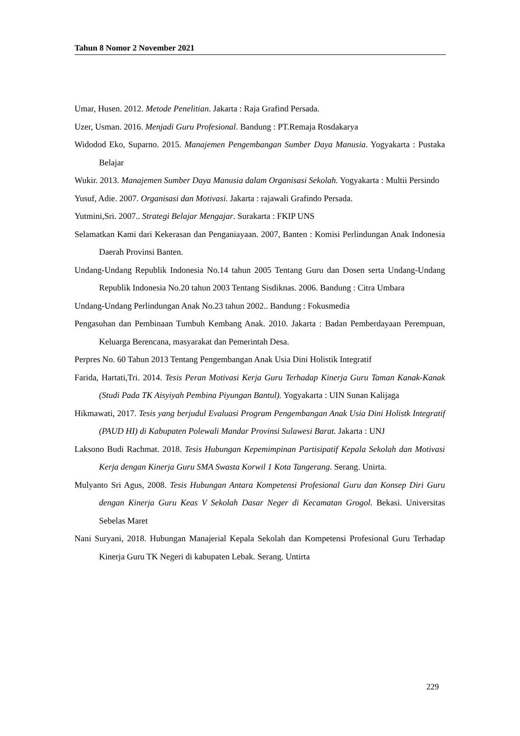Tahun 8 Nomor 2 November 2021
Umar, Husen. 2012. Metode Penelitian. Jakarta : Raja Grafind Persada.
Uzer, Usman. 2016. Menjadi Guru Profesional. Bandung : PT.Remaja Rosdakarya
Widodod Eko, Suparno. 2015. Manajemen Pengembangan Sumber Daya Manusia. Yogyakarta : Pustaka Belajar
Wukir. 2013. Manajemen Sumber Daya Manusia dalam Organisasi Sekolah. Yogyakarta : Multii Persindo
Yusuf, Adie. 2007. Organisasi dan Motivasi. Jakarta : rajawali Grafindo Persada.
Yutmini,Sri. 2007.. Strategi Belajar Mengajar. Surakarta : FKIP UNS
Selamatkan Kami dari Kekerasan dan Penganiayaan. 2007, Banten : Komisi Perlindungan Anak Indonesia Daerah Provinsi Banten.
Undang-Undang Republik Indonesia No.14 tahun 2005 Tentang Guru dan Dosen serta Undang-Undang Republik Indonesia No.20 tahun 2003 Tentang Sisdiknas. 2006. Bandung : Citra Umbara
Undang-Undang Perlindungan Anak No.23 tahun 2002.. Bandung : Fokusmedia
Pengasuhan dan Pembinaan Tumbuh Kembang Anak. 2010. Jakarta : Badan Pemberdayaan Perempuan, Keluarga Berencana, masyarakat dan Pemerintah Desa.
Perpres No. 60 Tahun 2013 Tentang Pengembangan Anak Usia Dini Holistik Integratif
Farida, Hartati,Tri. 2014. Tesis Peran Motivasi Kerja Guru Terhadap Kinerja Guru Taman Kanak-Kanak (Studi Pada TK Aisyiyah Pembina Piyungan Bantul). Yogyakarta : UIN Sunan Kalijaga
Hikmawati, 2017. Tesis yang berjudul Evaluasi Program Pengembangan Anak Usia Dini Holistk Integratif (PAUD HI) di Kabupaten Polewali Mandar Provinsi Sulawesi Barat. Jakarta : UNJ
Laksono Budi Rachmat. 2018. Tesis Hubungan Kepemimpinan Partisipatif Kepala Sekolah dan Motivasi Kerja dengan Kinerja Guru SMA Swasta Korwil 1 Kota Tangerang. Serang. Unirta.
Mulyanto Sri Agus, 2008. Tesis Hubungan Antara Kompetensi Profesional Guru dan Konsep Diri Guru dengan Kinerja Guru Keas V Sekolah Dasar Neger di Kecamatan Grogol. Bekasi. Universitas Sebelas Maret
Nani Suryani, 2018. Hubungan Manajerial Kepala Sekolah dan Kompetensi Profesional Guru Terhadap Kinerja Guru TK Negeri di kabupaten Lebak. Serang. Untirta
229